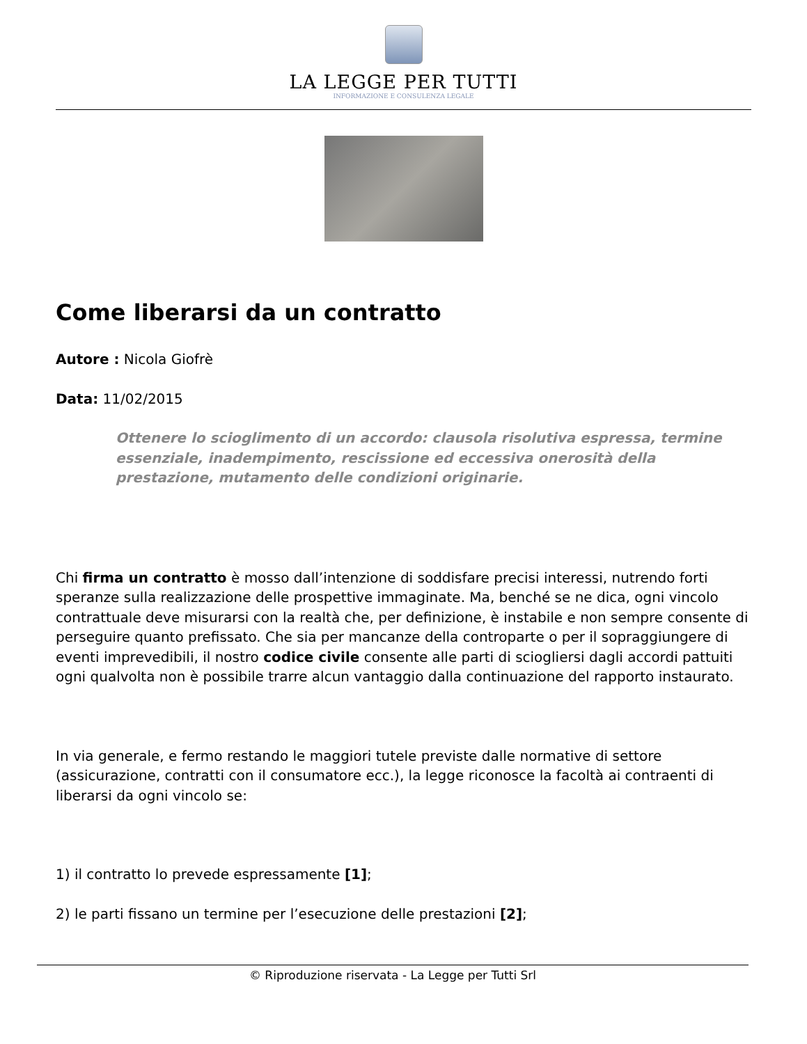LA LEGGE PER TUTTI
INFORMAZIONE E CONSULENZA LEGALE
Come liberarsi da un contratto
Autore : Nicola Giofrè
Data: 11/02/2015
Ottenere lo scioglimento di un accordo: clausola risolutiva espressa, termine essenziale, inadempimento, rescissione ed eccessiva onerosità della prestazione, mutamento delle condizioni originarie.
Chi firma un contratto è mosso dall’intenzione di soddisfare precisi interessi, nutrendo forti speranze sulla realizzazione delle prospettive immaginate. Ma, benché se ne dica, ogni vincolo contrattuale deve misurarsi con la realtà che, per definizione, è instabile e non sempre consente di perseguire quanto prefissato. Che sia per mancanze della controparte o per il sopraggiungere di eventi imprevedibili, il nostro codice civile consente alle parti di sciogliersi dagli accordi pattuiti ogni qualvolta non è possibile trarre alcun vantaggio dalla continuazione del rapporto instaurato.
In via generale, e fermo restando le maggiori tutele previste dalle normative di settore (assicurazione, contratti con il consumatore ecc.), la legge riconosce la facoltà ai contraenti di liberarsi da ogni vincolo se:
1) il contratto lo prevede espressamente [1];
2) le parti fissano un termine per l’esecuzione delle prestazioni [2];
© Riproduzione riservata - La Legge per Tutti Srl